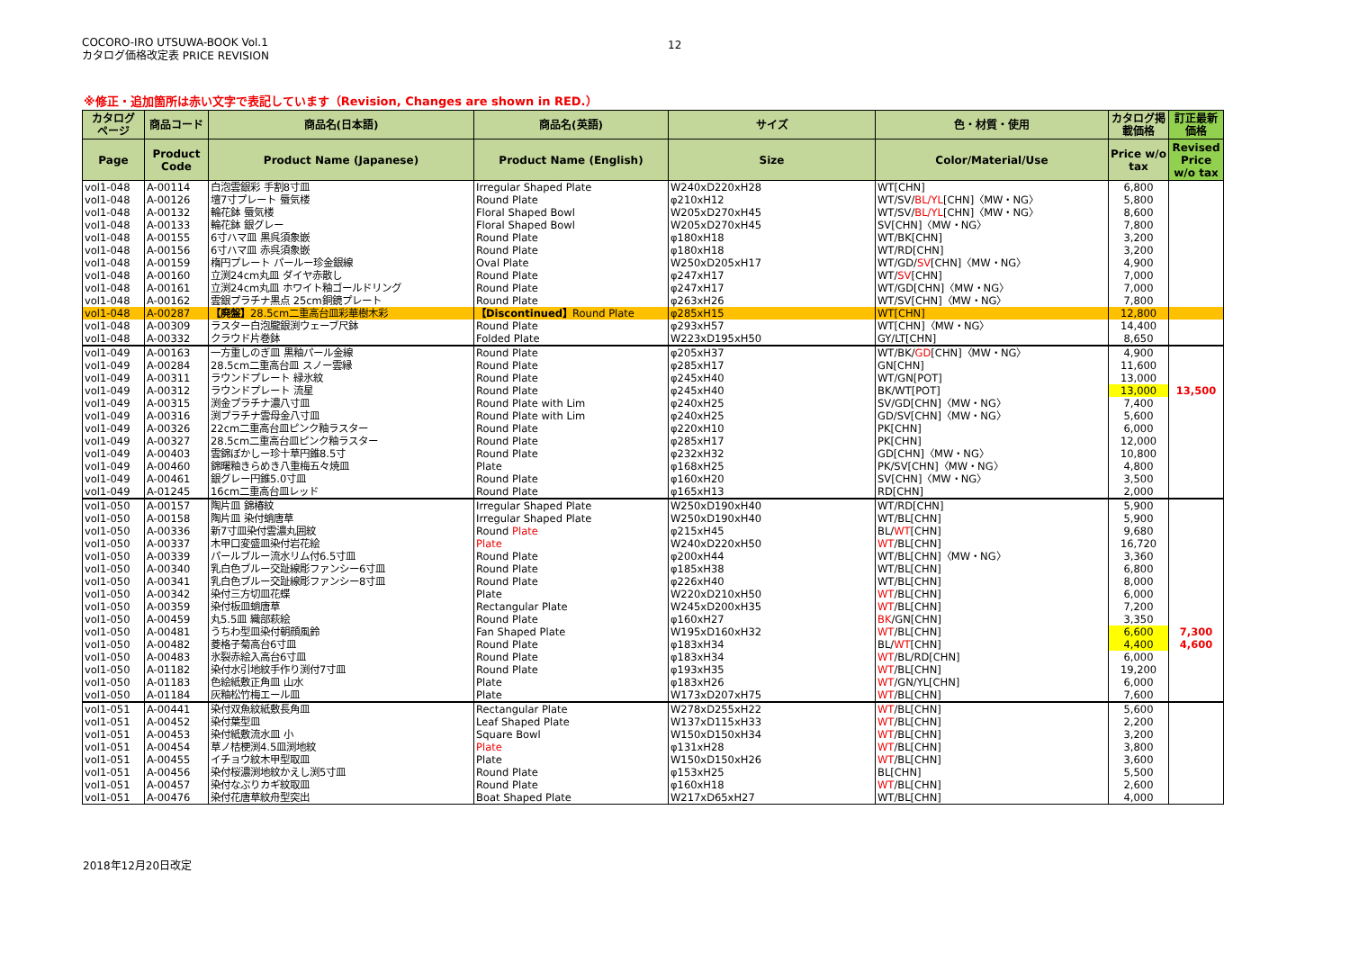COCORO-IRO UTSUWA-BOOK Vol.1
カタログ価格改定表 PRICE REVISION
12
※修正・追加箇所は赤い文字で表記しています（Revision, Changes are shown in RED.）
| カタログ ページ | 商品コード | 商品名(日本語) | 商品名(英語) | サイズ | 色・材質・使用 | カタログ掲 載価格 | 訂正最新 価格 |
| --- | --- | --- | --- | --- | --- | --- | --- |
| Page | Product Code | Product Name (Japanese) | Product Name (English) | Size | Color/Material/Use | Price w/o tax | Revised Price w/o tax |
| vol1-048 | A-00114 | 白泡雲銀彩 手割8寸皿 | Irregular Shaped Plate | W240xD220xH28 | WT[CHN] | 6,800 | |
| vol1-048 | A-00126 | 壇7寸プレート 蜃気楼 | Round Plate | φ210xH12 | WT/SV/ BL/YL [CHN]〈MW・NG〉 | 5,800 | |
| vol1-048 | A-00132 | 輪花鉢 蜃気楼 | Floral Shaped Bowl | W205xD270xH45 | WT/SV/ BL/YL [CHN]〈MW・NG〉 | 8,600 | |
| vol1-048 | A-00133 | 輪花鉢 銀グレー | Floral Shaped Bowl | W205xD270xH45 | SV[CHN]〈MW・NG〉 | 7,800 | |
| vol1-048 | A-00155 | 6寸ハマ皿 黒呉須象嵌 | Round Plate | φ180xH18 | WT/BK[CHN] | 3,200 | |
| vol1-048 | A-00156 | 6寸ハマ皿 赤呉須象嵌 | Round Plate | φ180xH18 | WT/RD[CHN] | 3,200 | |
| vol1-048 | A-00159 | 楕円プレート パールー珍金銀線 | Oval Plate | W250xD205xH17 | WT/GD/ SV [CHN]〈MW・NG〉 | 4,900 | |
| vol1-048 | A-00160 | 立渕24cm丸皿 ダイヤ赤散し | Round Plate | φ247xH17 | WT/ SV [CHN] | 7,000 | |
| vol1-048 | A-00161 | 立渕24cm丸皿 ホワイト釉ゴールドリング | Round Plate | φ247xH17 | WT/GD[CHN]〈MW・NG〉 | 7,000 | |
| vol1-048 | A-00162 | 雲銀プラチナ黒点 25cm銅鏡プレート | Round Plate | φ263xH26 | WT/SV[CHN]〈MW・NG〉 | 7,800 | |
| vol1-048 | A-00287 | 【廃盤】 28.5cm二重高台皿彩華樹木彩 | 【Discontinued】 Round Plate | φ285xH15 | WT[CHN] | 12,800 | |
| vol1-048 | A-00309 | ラスター白泡朧銀渕ウェーブ尺鉢 | Round Plate | φ293xH57 | WT[CHN]〈MW・NG〉 | 14,400 | |
| vol1-048 | A-00332 | クラウド片巻鉢 | Folded Plate | W223xD195xH50 | GY/LT[CHN] | 8,650 | |
| vol1-049 | A-00163 | 一方重しのぎ皿 黒釉パール金線 | Round Plate | φ205xH37 | WT/BK/ GD [CHN]〈MW・NG〉 | 4,900 | |
| vol1-049 | A-00284 | 28.5cm二重高台皿 スノー雲縁 | Round Plate | φ285xH17 | GN[CHN] | 11,600 | |
| vol1-049 | A-00311 | ラウンドプレート 緑氷紋 | Round Plate | φ245xH40 | WT/GN[POT] | 13,000 | |
| vol1-049 | A-00312 | ラウンドプレート 流星 | Round Plate | φ245xH40 | BK/WT[POT] | 13,000 | 13,500 |
| vol1-049 | A-00315 | 渕金プラチナ濃八寸皿 | Round Plate with Lim | φ240xH25 | SV/GD[CHN]〈MW・NG〉 | 7,400 | |
| vol1-049 | A-00316 | 渕プラチナ雲母金八寸皿 | Round Plate with Lim | φ240xH25 | GD/SV[CHN]〈MW・NG〉 | 5,600 | |
| vol1-049 | A-00326 | 22cm二重高台皿ピンク釉ラスター | Round Plate | φ220xH10 | PK[CHN] | 6,000 | |
| vol1-049 | A-00327 | 28.5cm二重高台皿ピンク釉ラスター | Round Plate | φ285xH17 | PK[CHN] | 12,000 | |
| vol1-049 | A-00403 | 雲錦ぼかしー珍十草円錐8.5寸 | Round Plate | φ232xH32 | GD[CHN]〈MW・NG〉 | 10,800 | |
| vol1-049 | A-00460 | 錦曙釉きらめき八重梅五々焼皿 | Plate | φ168xH25 | PK/SV[CHN]〈MW・NG〉 | 4,800 | |
| vol1-049 | A-00461 | 銀グレー円錐5.0寸皿 | Round Plate | φ160xH20 | SV[CHN]〈MW・NG〉 | 3,500 | |
| vol1-049 | A-01245 | 16cm二重高台皿レッド | Round Plate | φ165xH13 | RD[CHN] | 2,000 | |
| vol1-050 | A-00157 | 陶片皿 錦椿紋 | Irregular Shaped Plate | W250xD190xH40 | WT/RD[CHN] | 5,900 | |
| vol1-050 | A-00158 | 陶片皿 染付蛸唐草 | Irregular Shaped Plate | W250xD190xH40 | WT/BL[CHN] | 5,900 | |
| vol1-050 | A-00336 | 新7寸皿染付雲濃丸囲紋 | Round Plate | φ215xH45 | BL/ WT [CHN] | 9,680 | |
| vol1-050 | A-00337 | 木甲口変盛皿染付岩花絵 | Plate | W240xD220xH50 | WT /BL[CHN] | 16,720 | |
| vol1-050 | A-00339 | パールブルー流水リム付6.5寸皿 | Round Plate | φ200xH44 | WT/BL[CHN]〈MW・NG〉 | 3,360 | |
| vol1-050 | A-00340 | 乳白色ブルー交趾線彫ファンシー6寸皿 | Round Plate | φ185xH38 | WT/BL[CHN] | 6,800 | |
| vol1-050 | A-00341 | 乳白色ブルー交趾線彫ファンシー8寸皿 | Round Plate | φ226xH40 | WT/BL[CHN] | 8,000 | |
| vol1-050 | A-00342 | 染付三方切皿花蝶 | Plate | W220xD210xH50 | WT /BL[CHN] | 6,000 | |
| vol1-050 | A-00359 | 染付板皿蛸唐草 | Rectangular Plate | W245xD200xH35 | WT /BL[CHN] | 7,200 | |
| vol1-050 | A-00459 | 丸5.5皿 織部萩絵 | Round Plate | φ160xH27 | BK /GN[CHN] | 3,350 | |
| vol1-050 | A-00481 | うちわ型皿染付朝顔風鈴 | Fan Shaped Plate | W195xD160xH32 | WT /BL[CHN] | 6,600 | 7,300 |
| vol1-050 | A-00482 | 菱格子菊高台6寸皿 | Round Plate | φ183xH34 | BL/ WT [CHN] | 4,400 | 4,600 |
| vol1-050 | A-00483 | 氷裂赤絵入高台6寸皿 | Round Plate | φ183xH34 | WT /BL/RD[CHN] | 6,000 | |
| vol1-050 | A-01182 | 染付水引地紋手作り渕付7寸皿 | Round Plate | φ193xH35 | WT /BL[CHN] | 19,200 | |
| vol1-050 | A-01183 | 色絵紙敷正角皿 山水 | Plate | φ183xH26 | WT /GN/YL[CHN] | 6,000 | |
| vol1-050 | A-01184 | 灰釉松竹梅エール皿 | Plate | W173xD207xH75 | WT /BL[CHN] | 7,600 | |
| vol1-051 | A-00441 | 染付双魚紋紙敷長角皿 | Rectangular Plate | W278xD255xH22 | WT /BL[CHN] | 5,600 | |
| vol1-051 | A-00452 | 染付葉型皿 | Leaf Shaped Plate | W137xD115xH33 | WT /BL[CHN] | 2,200 | |
| vol1-051 | A-00453 | 染付紙敷流水皿 小 | Square Bowl | W150xD150xH34 | WT /BL[CHN] | 3,200 | |
| vol1-051 | A-00454 | 草ノ桔梗渕4.5皿渕地紋 | Plate | φ131xH28 | WT /BL[CHN] | 3,800 | |
| vol1-051 | A-00455 | イチョウ紋木甲型取皿 | Plate | W150xD150xH26 | WT /BL[CHN] | 3,600 | |
| vol1-051 | A-00456 | 染付桜濃渕地紋かえし渕5寸皿 | Round Plate | φ153xH25 | BL[CHN] | 5,500 | |
| vol1-051 | A-00457 | 染付なぶりカギ紋取皿 | Round Plate | φ160xH18 | WT /BL[CHN] | 2,600 | |
| vol1-051 | A-00476 | 染付花唐草紋舟型突出 | Boat Shaped Plate | W217xD65xH27 | WT/BL[CHN] | 4,000 | |
2018年12月20日改定